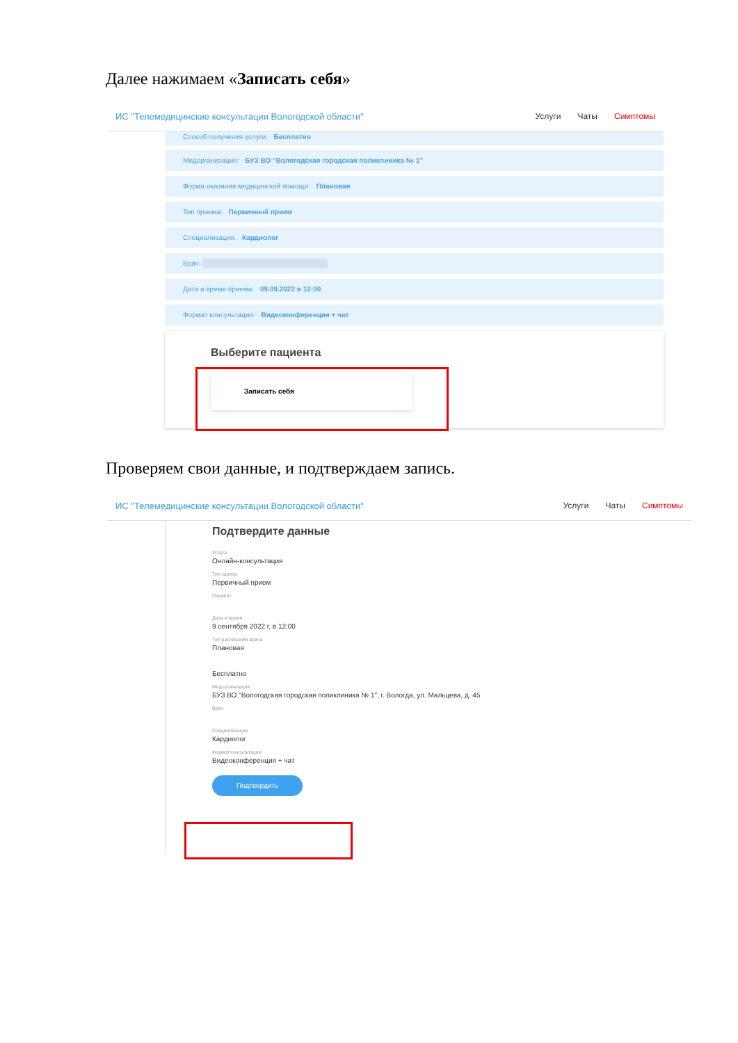Далее нажимаем «Записать себя»
ИС "Телемедицинские консультации Вологодской области"
Услуги Чаты Симптомы
Способ получения услуги: Бесплатно
Медорганизация: БУЗ ВО "Вологодская городская поликлиника № 1"
Форма оказания медицинской помощи: Плановая
Тип приема: Первичный прием
Специализация: Кардиолог
Врач:
Дата и время приема: 09.09.2022 в 12:00
Формат консультации: Видеоконференция + чат
Выберите пациента
Записать себя
Проверяем свои данные, и подтверждаем запись.
ИС "Телемедицинские консультации Вологодской области"
Услуги Чаты Симптомы
Подтвердите данные
Услуга
Онлайн-консультация
Тип записи
Первичный прием
Пациент
Дата и время
9 сентября 2022 г. в 12:00
Тип расписания врача
Плановая
Бесплатно
Медорганизация
БУЗ ВО "Вологодская городская поликлиника № 1", г. Вологда, ул. Мальцева, д. 45
Врач
Специализация
Кардиолог
Формат консультации
Видеоконференция + чат
Подтвердить